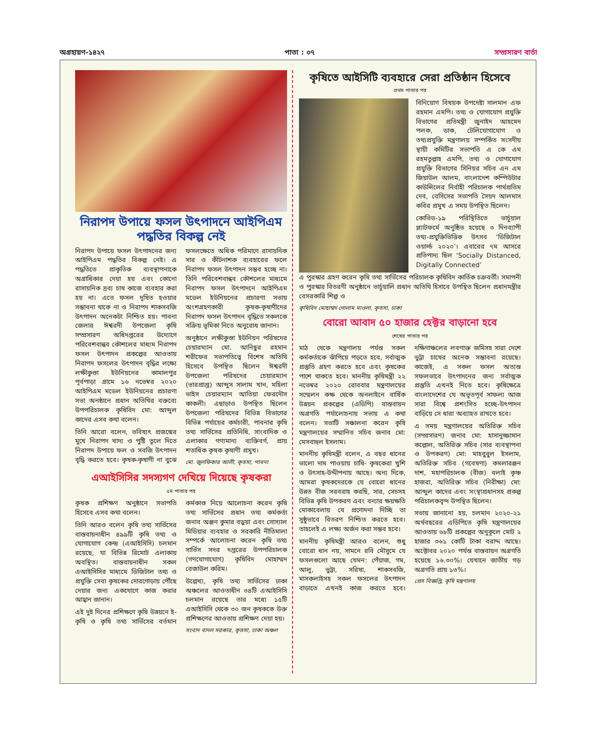অগ্রহায়ণ-১৪২৭ পাতা : ০৭ সম্প্রসারণ বার্তা
নিরাপদ উপায়ে ফসল উৎপাদনে আইপিএম পদ্ধতির বিকল্প নেই
নিরাপদ উপায়ে ফসল উৎপাদনের জন্য আইপিএম পদ্ধতির বিকল্প নেই। এ পদ্ধতিতে প্রাকৃতিক ব্যবস্থাপনাকে অগ্রাধিকার দেয়া হয় এবং কোনো রাসায়নিক দ্রব্য চাষ কাজে ব্যবহার করা হয় না। এতে ফসল দূষিত হওয়ার সম্ভাবনা থাকে না ও নিরাপদ শাকসবজি উৎপাদন অনেকটা নিশ্চিত হয়। পাবনা জেলার ঈশ্বরদী উপজেলা কৃষি সম্প্রসারণ অধিদপ্তরের উদ্যোগে পরিবেশবান্ধব কৌশলের মাধ্যম নিরাপদ ফসল উৎপাদন প্রকল্পের আওতায় নিরাপদ ফসলের উৎপাদন বৃদ্ধির লক্ষ্যে লক্ষীকুণ্ডা ইউনিয়নের কামালপুর পূর্বপাড়া গ্রামে ১৬ নভেম্বর ২০২০ আইপিএম মডেল ইউনিয়নের প্রচারণা সভা অনষ্ঠানে প্রধান অতিথির বক্তব্যে উপপরিচালক কৃষিবিদ মো: আব্দুল কাদের এসব কথা বলেন।
তিনি আরো বলেন, ভবিষ্যৎ প্রজন্মের মুখে নিরাপদ খাদ্য ও পুষ্টি তুলে দিতে নিরাপদ উপায়ে ফল ও সবজি উৎপাদন বৃদ্ধি করতে হবে। কৃষক-কৃষাণী না বুঝে ফসলক্ষেতে অধিক পরিমাণে রাসায়নিক সার ও কীটনাশক ব্যবহারের ফলে নিরাপদ ফসল উৎপাদন সম্ভব হচ্ছে না। তিনি পরিবেশবান্ধব কৌশলের মাধ্যমে নিরাপদ ফসল উৎপাদনে আইপিএম মডেল ইউনিয়নের প্রচারণা সভায় অংশগ্রহণকারী কৃষক-কৃষাণীদের নিরাপদ ফসল উৎপাদন বৃদ্ধিতে সকলকে সক্রিয় ভূমিকা নিতে অনুরোধ জানান।
অনুষ্ঠানে লক্ষীকুণ্ডা ইউনিয়ন পরিষদের চেয়ারম্যান মো. আনিছুর রহমান শরীফের সভাপতিত্বে বিশেষ অতিথি হিসেবে উপস্থিত ছিলেন ঈশ্বরদী উপজেলা পরিষদের চেয়ারম্যান (ভারপ্রাপ্ত) আব্দুস সালাম খান, মহিলা ভাইস চেয়ারম্যান আতিয়া ফেরদৌস কাকলী। এছাড়াও উপস্থিত ছিলেন উপজেলা পরিষদের বিভিন্ন বিভাগের বিভিন্ন পর্যায়ের কর্মচারী, পাবনার কৃষি তথ্য সার্ভিসের প্রতিনিধি, সাংবাদিক ও এলাকার গণ্যমান্য ব্যক্তিবর্গ, প্রায় শতাধিক কৃষক কৃষাণী প্রমুখ।
মো. জুলফিকার আলী, কৃতসা, পাবনা
এআইসিসির সদস্যগণ দেখিয়ে দিয়েছে কৃষকরা
৫ম পাতার পর
কৃষক প্রশিক্ষণ অনুষ্ঠানে সভাপতি হিসেবে এসব কথা বলেন।
তিনি আরও বলেন কৃষি তথ্য সার্ভিসের বাস্তবায়নাধীন ৪৯৯টি কৃষি তথ্য ও যোগাযোগ কেন্দ্র (এআইসিসি) চলমান রয়েছে, যা বিভিন্ন রিমোট এলাকায় অবস্থিত। বাস্তবায়নাধীন সকল এআইসিসির মাধ্যমে ডিজিটাল তথ্য ও প্রযুক্তি সেবা কৃষকের দোরগোড়ায় পৌঁছে দেয়ার জন্য একযোগে কাজ করার আহ্বান জানান।
এই দুই দিনের প্রশিক্ষণে কৃষি উন্নয়নে ই-কৃষি ও কৃষি তথ্য সার্ভিসের বর্তমান কর্মকাণ্ড নিয়ে আলোচনা করেন কৃষি তথ্য সার্ভিসের প্রধান তথ্য কর্মকর্তা জনাব অঞ্জন কুমার বড়ুয়া এবং সোস্যাল মিডিয়ার ব্যবহার ও সরকারি নীতিমালা সম্পর্কে আলোচনা করেন কৃষি তথ্য সার্ভিস সদর দপ্তরের উপপরিচালক (গণযোগাযোগ) কৃষিবিদ মোহাম্মদ রেজাউল করিম।
উল্লেখ্য, কৃষি তথ্য সার্ভিসের ঢাকা অঞ্চলের আওতাধীন ৩৪টি এআইসিসি চলমান রয়েছে তার মধ্যে ১৫টি এআইসিসি থেকে ৩০ জন কৃষককে উক্ত প্রশিক্ষণের আওতায় প্রশিক্ষণ দেয়া হয়।
সংবাদ বাদল সরকার, কৃতসা, ঢাকা অঞ্চল
কৃষিতে আইসিটি ব্যবহারে সেরা প্রতিষ্ঠান হিসেবে
প্রথম পাতার পর
বিনিয়োগ বিষয়ক উপদেষ্টা সালমান এফ রহমান এমপি। তথ্য ও যোগাযোগ প্রযুক্তি বিভাগের প্রতিমন্ত্রী জুনাইদ আহমেদ পলক, ডাক, টেলিযোগাযোগ ও তথ্যপ্রযুক্তি মন্ত্রণালয় সম্পর্কিত সংসদীয় স্থায়ী কমিটির সভাপতি এ কে এম রহমতুল্লাহ এমপি, তথ্য ও যোগাযোগ প্রযুক্তি বিভাগের সিনিয়র সচিব এন এম জিয়াউল আলম, বাংলাদেশ কম্পিউটার কাউন্সিলের নির্বাহী পরিচালক পার্থপ্রতিম দেব, বেসিসের সভাপতি সৈয়দ আলমাস কবির প্রমুখ এ সময় উপস্থিত ছিলেন।
কোভিড-১৯ পরিস্থিতিতে ভার্চুয়াল প্ল্যাটফর্মে অনুষ্ঠিত হয়েছে ৩ দিনব্যাপী তথ্য-প্রযুক্তিভিত্তিক উৎসব ‘ডিজিটাল ওয়ার্ল্ড ২০২০’। এবারের ৭ম আসরে প্রতিপাদ্য ছিল ‘Socially Distanced, Digitally Connected’
এ পুরস্কার গ্রহণ করেন কৃষি তথ্য সার্ভিসের পরিচালক কৃষিবিদ কার্তিক চক্রবর্তী। সমাপনী ও পুরস্কার বিতরণী অনুষ্ঠানে ভার্চুয়ালি প্রধান অতিথি হিসাবে উপস্থিত ছিলেন প্রধানমন্ত্রীর বেসরকারি শিল্প ও
কৃষিবিদ মোহাম্মদ গোলাম মাওলা, কৃতসা, ঢাকা
বোরো আবাদ ৫০ হাজার হেক্টর বাড়ানো হবে
শেষের পাতার পর
মাঠ থেকে মন্ত্রণালয় পর্যন্ত সকল কর্মকর্তাকে ঝাঁপিয়ে পড়তে হবে, সর্বাত্মক প্রস্তুতি গ্রহণ করতে হবে এবং কৃষকের পাশে থাকতে হবে। মাননীয় কৃষিমন্ত্রী ২২ নভেম্বর ২০২০ রোববার মন্ত্রণালয়ের সম্মেলন কক্ষ থেকে অনলাইনে বার্ষিক উন্নয়ন প্রকল্পের (এডিপি) বাস্তবায়ন অগ্রগতি পর্যালোচনায় সভায় এ কথা বলেন। সভাটি সঞ্চালনা করেন কৃষি মন্ত্রণালয়ের সম্মানিত সচিব জনাব মো: মেসবাহুল ইসলাম।
মাননীয় কৃষিমন্ত্রী বলেন, এ বছর ধানের ভালো দাম পাওয়ায় চাষি- কৃষকেরা খুশি ও উৎসাহ-উদ্দীপনায় আছে। অন্য দিকে, আমরা কৃষকদেরকে যে বোরো ধানের উন্নত বীজ সরবরাহ করছি, সার, সেচসহ বিভিন্ন কৃষি উপকরণ এবং বন্যার ক্ষয়ক্ষতি মোকাবেলায় যে প্রণোদনা দিচ্ছি তা সুষ্ঠুভাবে বিতরণ নিশ্চিত করতে হবে। তাহলেই এ লক্ষ্য অর্জন করা সম্ভব হবে।
মাননীয় কৃষিমন্ত্রী আরও বলেন, শুধু বোরো ধান নয়, সামনে রবি মৌসুমে যে ফসলগুলো আছে যেমন: পেঁয়াজ, গম, আলু, ভুট্টা, সরিষা, শাকসবজি, মাসকলাইসহ সকল ফসলের উৎপাদন বাড়াতে এখনই কাজ করতে হবে। দক্ষিণাঞ্চলের লবণাক্ত জমিসহ সারা দেশে ভুট্টা চাষের অনেক সম্ভাবনা রয়েছে। কাজেই, এ সকল ফসল অত্যন্ত সফলভাবে উৎপাদনের জন্য সর্বাত্মক প্রস্তুতি এখনই নিতে হবে। কৃষিক্ষেত্রে বাংলাদেশের যে অভূতপূর্ব সাফল্য আজ সারা বিশ্বে প্রশংসিত হচ্ছে-উৎপাদন বাড়িয়ে সে ধারা অব্যাহত রাখতে হবে।
এ সময় মন্ত্রণালয়ের অতিরিক্ত সচিব (সম্প্রসারণ) জনাব মো: হাসানুজ্জামান কল্লোল, অতিরিক্ত সচিব (সার ব্যবস্থাপনা ও উপকরণ) মো: মাহবুবুল ইসলাম, অতিরিক্ত সচিব (গবেষণা) কমলারঞ্জন দাশ, মহাপরিচালক (বীজ) বলাই কৃষ্ণ হাজরা, অতিরিক্ত সচিব (নিরীক্ষা) মো: আব্দুল কাদের এবং সংস্থাপ্রধানসহ প্রকল্প পরিচালকবৃন্দ উপস্থিত ছিলেন।
সভায় জানানো হয়, চলমান ২০২০-২১ অর্থবছরের এডিপিতে কৃষি মন্ত্রণালয়ের আওতায় ৬৮টি প্রকল্পের অনুকূলে মোট ২ হাজার ৩৬১ কোটি টাকা বরাদ্দ আছে। অক্টোবর ২০২০ পর্যন্ত বাস্তবায়ন অগ্রগতি হয়েছে ১৬.৩০%। যেখানে জাতীয় গড় অগ্রগতি প্রায় ১৩%।
প্রেস বিজ্ঞপ্তি, কৃষি মন্ত্রণালয়